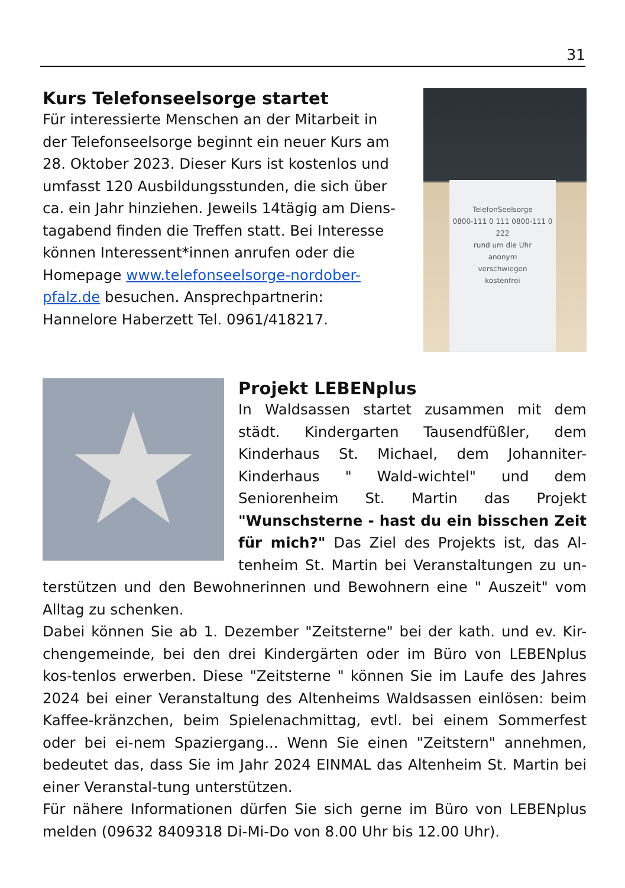31
Kurs Telefonseelsorge startet
Für interessierte Menschen an der Mitarbeit in der Telefonseelsorge beginnt ein neuer Kurs am 28. Oktober 2023. Dieser Kurs ist kostenlos und umfasst 120 Ausbildungsstunden, die sich über ca. ein Jahr hinziehen. Jeweils 14tägig am Diens-tagabend finden die Treffen statt. Bei Interesse können Interessent*innen anrufen oder die Homepage www.telefonseelsorge-nordober-pfalz.de besuchen. Ansprechpartnerin: Hannelore Haberzett Tel. 0961/418217.
TelefonSeelsorge
0800-111 0 111 0800-111 0 222
rund um die Uhr
anonym
verschwiegen
kostenfrei
★
Projekt LEBENplus
In Waldsassen startet zusammen mit dem städt. Kindergarten Tausendfüßler, dem Kinderhaus St. Michael, dem Johanniter-Kinderhaus " Wald-wichtel" und dem Seniorenheim St. Martin das Projekt "Wunschsterne - hast du ein bisschen Zeit für mich?" Das Ziel des Projekts ist, das Al-tenheim St. Martin bei Veranstaltungen zu un-terstützen und den Bewohnerinnen und Bewohnern eine " Auszeit" vom Alltag zu schenken.
Dabei können Sie ab 1. Dezember "Zeitsterne" bei der kath. und ev. Kir-chengemeinde, bei den drei Kindergärten oder im Büro von LEBENplus kos-tenlos erwerben. Diese "Zeitsterne " können Sie im Laufe des Jahres 2024 bei einer Veranstaltung des Altenheims Waldsassen einlösen: beim Kaffee-kränzchen, beim Spielenachmittag, evtl. bei einem Sommerfest oder bei ei-nem Spaziergang... Wenn Sie einen "Zeitstern" annehmen, bedeutet das, dass Sie im Jahr 2024 EINMAL das Altenheim St. Martin bei einer Veranstal-tung unterstützen.
Für nähere Informationen dürfen Sie sich gerne im Büro von LEBENplus melden (09632 8409318 Di-Mi-Do von 8.00 Uhr bis 12.00 Uhr).